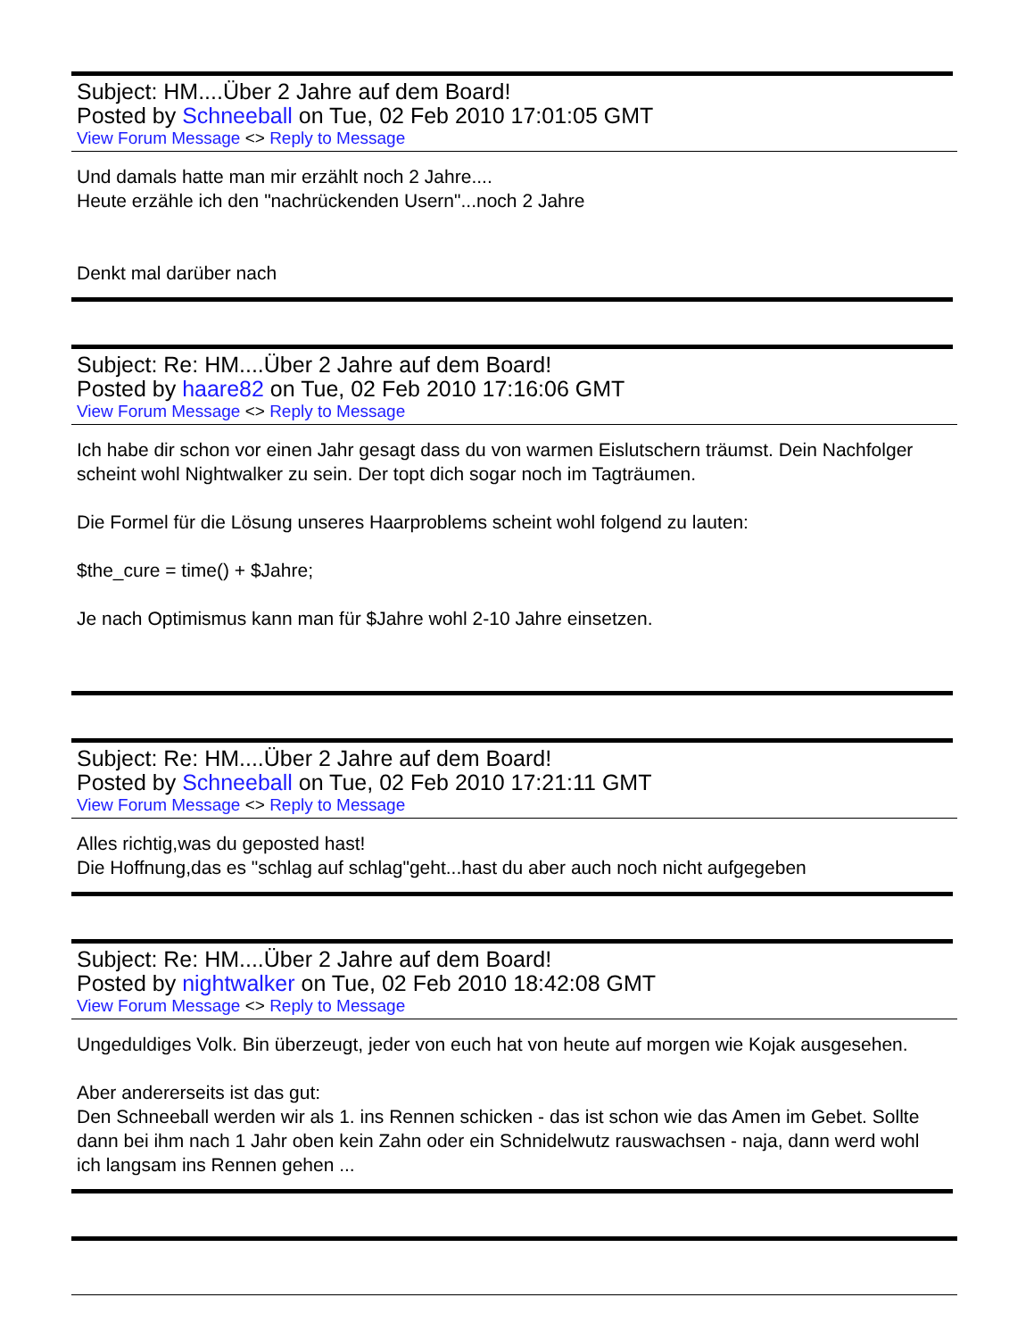Subject: HM....Über 2 Jahre auf dem Board!
Posted by Schneeball on Tue, 02 Feb 2010 17:01:05 GMT
View Forum Message <> Reply to Message
Und damals hatte man mir erzählt noch 2 Jahre....
Heute erzähle ich den "nachrückenden Usern"...noch 2 Jahre
Denkt mal darüber nach
Subject: Re: HM....Über 2 Jahre auf dem Board!
Posted by haare82 on Tue, 02 Feb 2010 17:16:06 GMT
View Forum Message <> Reply to Message
Ich habe dir schon vor einen Jahr gesagt dass du von warmen Eislutschern träumst. Dein Nachfolger scheint wohl Nightwalker zu sein. Der topt dich sogar noch im Tagträumen.
Die Formel für die Lösung unseres Haarproblems scheint wohl folgend zu lauten:
$the_cure = time() + $Jahre;
Je nach Optimismus kann man für $Jahre wohl 2-10 Jahre einsetzen.
Subject: Re: HM....Über 2 Jahre auf dem Board!
Posted by Schneeball on Tue, 02 Feb 2010 17:21:11 GMT
View Forum Message <> Reply to Message
Alles richtig,was du geposted hast!
Die Hoffnung,das es "schlag auf schlag"geht...hast du aber auch noch nicht aufgegeben
Subject: Re: HM....Über 2 Jahre auf dem Board!
Posted by nightwalker on Tue, 02 Feb 2010 18:42:08 GMT
View Forum Message <> Reply to Message
Ungeduldiges Volk. Bin überzeugt, jeder von euch hat von heute auf morgen wie Kojak ausgesehen.
Aber andererseits ist das gut:
Den Schneeball werden wir als 1. ins Rennen schicken - das ist schon wie das Amen im Gebet. Sollte dann bei ihm nach 1 Jahr oben kein Zahn oder ein Schnidelwutz rauswachsen - naja, dann werd wohl ich langsam ins Rennen gehen ...